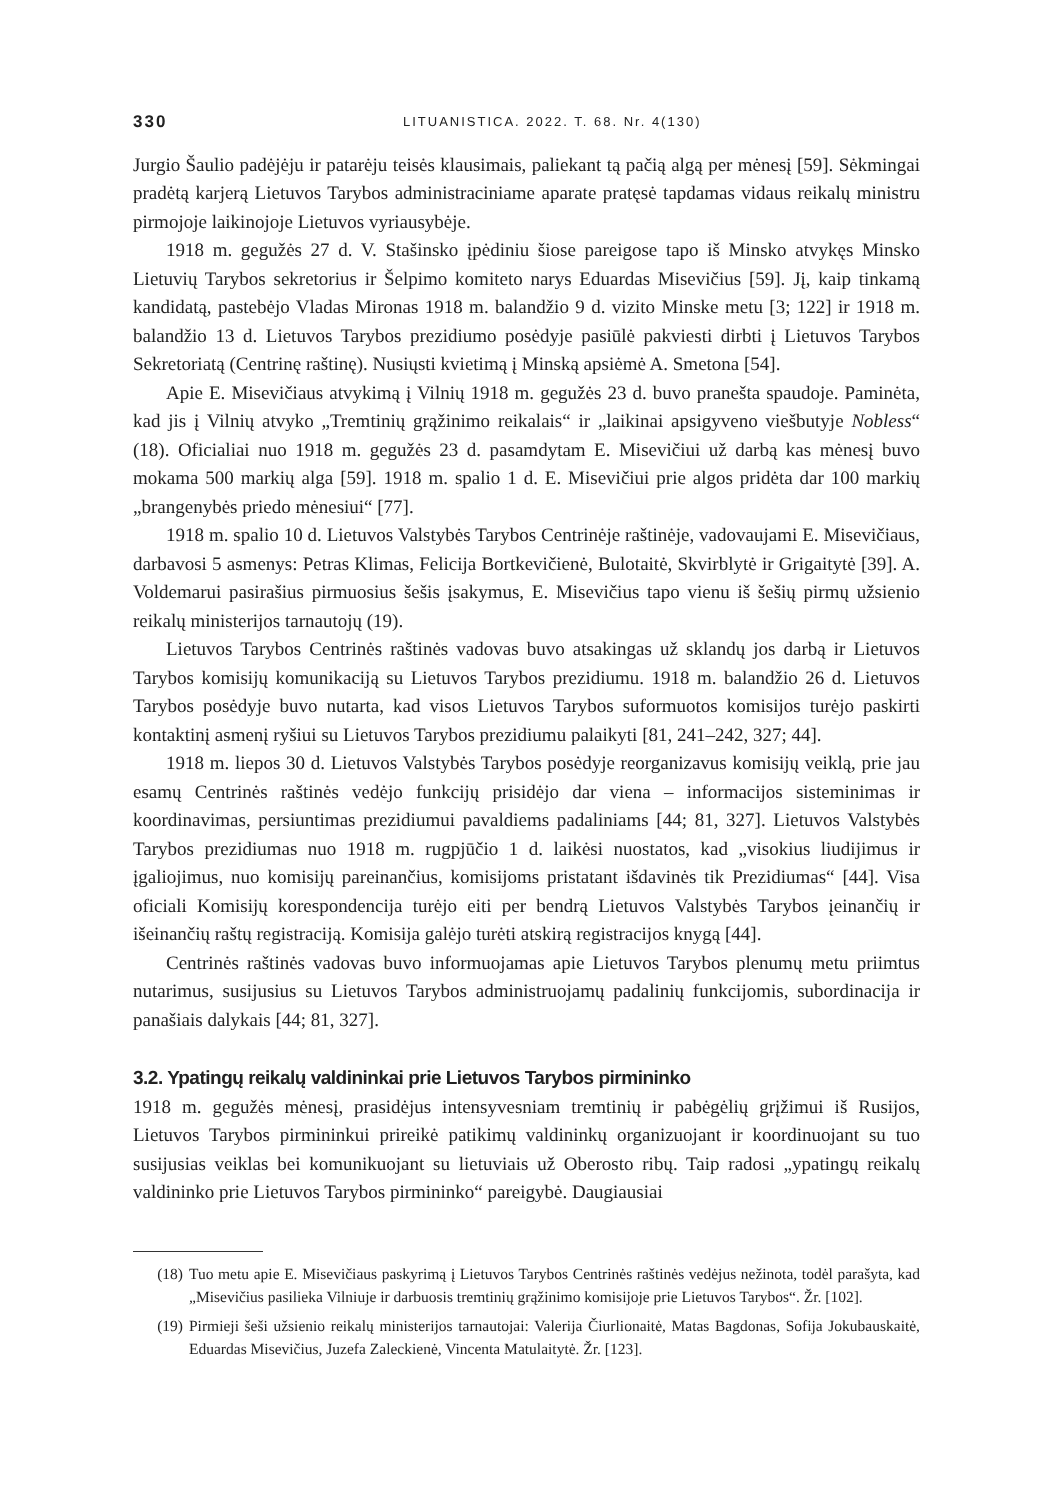330 LITUANISTICA. 2022. T. 68. Nr. 4(130)
Jurgio Šaulio padėjėju ir patarėju teisės klausimais, paliekant tą pačią algą per mėnesį [59]. Sėkmingai pradėtą karjerą Lietuvos Tarybos administraciniame aparate pratęsė tapdamas vidaus reikalų ministru pirmojoje laikinojoje Lietuvos vyriausybėje.
1918 m. gegužės 27 d. V. Stašinsko įpėdiniu šiose pareigose tapo iš Minsko atvykęs Minsko Lietuvių Tarybos sekretorius ir Šelpimo komiteto narys Eduardas Misevičius [59]. Jį, kaip tinkamą kandidatą, pastebėjo Vladas Mironas 1918 m. balandžio 9 d. vizito Minske metu [3; 122] ir 1918 m. balandžio 13 d. Lietuvos Tarybos prezidiumo posėdyje pasiūlė pakviesti dirbti į Lietuvos Tarybos Sekretoriatą (Centrinę raštinę). Nusiųsti kvietimą į Minską apsiėmė A. Smetona [54].
Apie E. Misevičiaus atvykimą į Vilnių 1918 m. gegužės 23 d. buvo pranešta spaudoje. Paminėta, kad jis į Vilnių atvyko „Tremtinių grąžinimo reikalais“ ir „laikinai apsigyveno viešbutyje Nobless“ (18). Oficialiai nuo 1918 m. gegužės 23 d. pasamdytam E. Misevičiui už darbą kas mėnesį buvo mokama 500 markių alga [59]. 1918 m. spalio 1 d. E. Misevičiui prie algos pridėta dar 100 markių „brangenybės priedo mėnesiui“ [77].
1918 m. spalio 10 d. Lietuvos Valstybės Tarybos Centrinėje raštinėje, vadovaujami E. Misevičiaus, darbavosi 5 asmenys: Petras Klimas, Felicija Bortkevičienė, Bulotaitė, Skvirblytė ir Grigaitytė [39]. A. Voldemarui pasirašius pirmuosius šešis įsakymus, E. Misevičius tapo vienu iš šešių pirmų užsienio reikalų ministerijos tarnautojų (19).
Lietuvos Tarybos Centrinės raštinės vadovas buvo atsakingas už sklandų jos darbą ir Lietuvos Tarybos komisijų komunikaciją su Lietuvos Tarybos prezidiumu. 1918 m. balandžio 26 d. Lietuvos Tarybos posėdyje buvo nutarta, kad visos Lietuvos Tarybos suformuotos komisijos turėjo paskirti kontaktinį asmenį ryšiui su Lietuvos Tarybos prezidiumu palaikyti [81, 241–242, 327; 44].
1918 m. liepos 30 d. Lietuvos Valstybės Tarybos posėdyje reorganizavus komisijų veiklą, prie jau esamų Centrinės raštinės vedėjo funkcijų prisidėjo dar viena – informacijos sisteminimas ir koordinavimas, persiuntimas prezidiumui pavaldiems padaliniams [44; 81, 327]. Lietuvos Valstybės Tarybos prezidiumas nuo 1918 m. rugpjūčio 1 d. laikėsi nuostatos, kad „visokius liudijimus ir įgaliojimus, nuo komisijų pareinančius, komisijoms pristatant išdavinės tik Prezidiumas“ [44]. Visa oficiali Komisijų korespondencija turėjo eiti per bendrą Lietuvos Valstybės Tarybos įeinančių ir išeinančių raštų registraciją. Komisija galėjo turėti atskirą registracijos knygą [44].
Centrinės raštinės vadovas buvo informuojamas apie Lietuvos Tarybos plenumų metu priimtus nutarimus, susijusius su Lietuvos Tarybos administruojamų padalinių funkcijomis, subordinacija ir panašiais dalykais [44; 81, 327].
3.2. Ypatingų reikalų valdininkai prie Lietuvos Tarybos pirmininko
1918 m. gegužės mėnesį, prasidėjus intensyvesniam tremtinių ir pabėgėlių grįžimui iš Rusijos, Lietuvos Tarybos pirmininkui prireikė patikimų valdininkų organizuojant ir koordinuojant su tuo susijusias veiklas bei komunikuojant su lietuviais už Oberosto ribų. Taip radosi „ypatingų reikalų valdininko prie Lietuvos Tarybos pirmininko“ pareigybė. Daugiausiai
(18) Tuo metu apie E. Misevičiaus paskyrimą į Lietuvos Tarybos Centrinės raštinės vedėjus nežinota, todėl parašyta, kad „Misevičius pasilieka Vilniuje ir darbuosis tremtinių grąžinimo komisijoje prie Lietuvos Tarybos“. Žr. [102].
(19) Pirmieji šeši užsienio reikalų ministerijos tarnautojai: Valerija Čiurlionaitė, Matas Bagdonas, Sofija Jokubauskaitė, Eduardas Misevičius, Juzefa Zaleckienė, Vincenta Matulaitytė. Žr. [123].